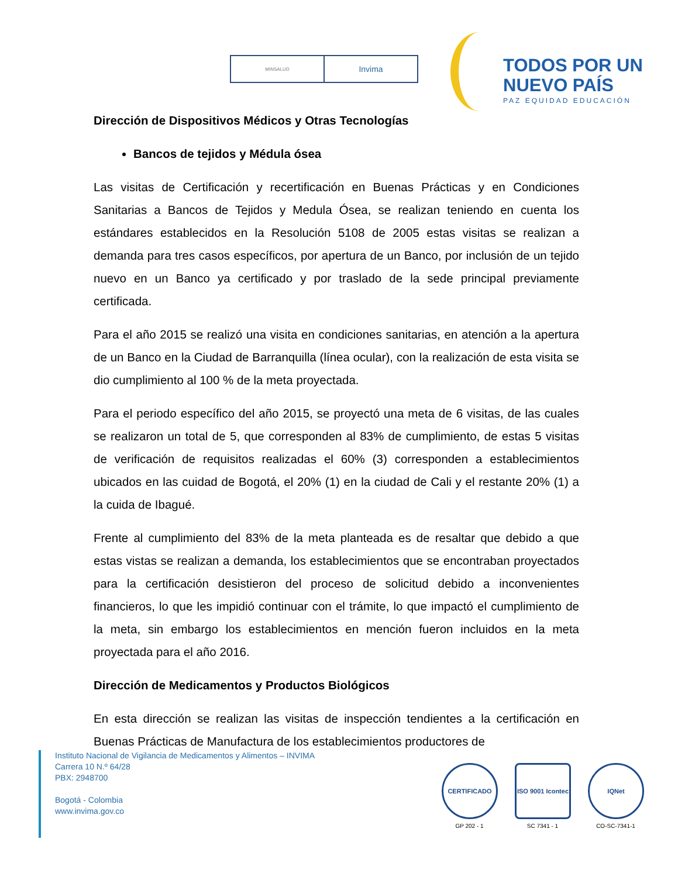MINSALUD
Invima
TODOS POR UN
NUEVO PAÍS
PAZ EQUIDAD EDUCACIÓN
Dirección de Dispositivos Médicos y Otras Tecnologías
Bancos de tejidos y Médula ósea
Las visitas de Certificación y recertificación en Buenas Prácticas y en Condiciones Sanitarias a Bancos de Tejidos y Medula Ósea, se realizan teniendo en cuenta los estándares establecidos en la Resolución 5108 de 2005 estas visitas se realizan a demanda para tres casos específicos, por apertura de un Banco, por inclusión de un tejido nuevo en un Banco ya certificado y por traslado de la sede principal previamente certificada.
Para el año 2015 se realizó una visita en condiciones sanitarias, en atención a la apertura de un Banco en la Ciudad de Barranquilla (línea ocular), con la realización de esta visita se dio cumplimiento al 100 % de la meta proyectada.
Para el periodo específico del año 2015, se proyectó una meta de 6 visitas, de las cuales se realizaron un total de 5, que corresponden al 83% de cumplimiento, de estas 5 visitas de verificación de requisitos realizadas el 60% (3) corresponden a establecimientos ubicados en las cuidad de Bogotá, el 20% (1) en la ciudad de Cali y el restante 20% (1) a la cuida de Ibagué.
Frente al cumplimiento del 83% de la meta planteada es de resaltar que debido a que estas vistas se realizan a demanda, los establecimientos que se encontraban proyectados para la certificación desistieron del proceso de solicitud debido a inconvenientes financieros, lo que les impidió continuar con el trámite, lo que impactó el cumplimiento de la meta, sin embargo los establecimientos en mención fueron incluidos en la meta proyectada para el año 2016.
Dirección de Medicamentos y Productos Biológicos
En esta dirección se realizan las visitas de inspección tendientes a la certificación en Buenas Prácticas de Manufactura de los establecimientos productores de
Instituto Nacional de Vigilancia de Medicamentos y Alimentos – INVIMA
Carrera 10 N.º 64/28
PBX: 2948700
Bogotá - Colombia
www.invima.gov.co
CERTIFICADO
GP 202 - 1
ISO 9001 Icontec
SC 7341 - 1
IQNet
CO-SC-7341-1